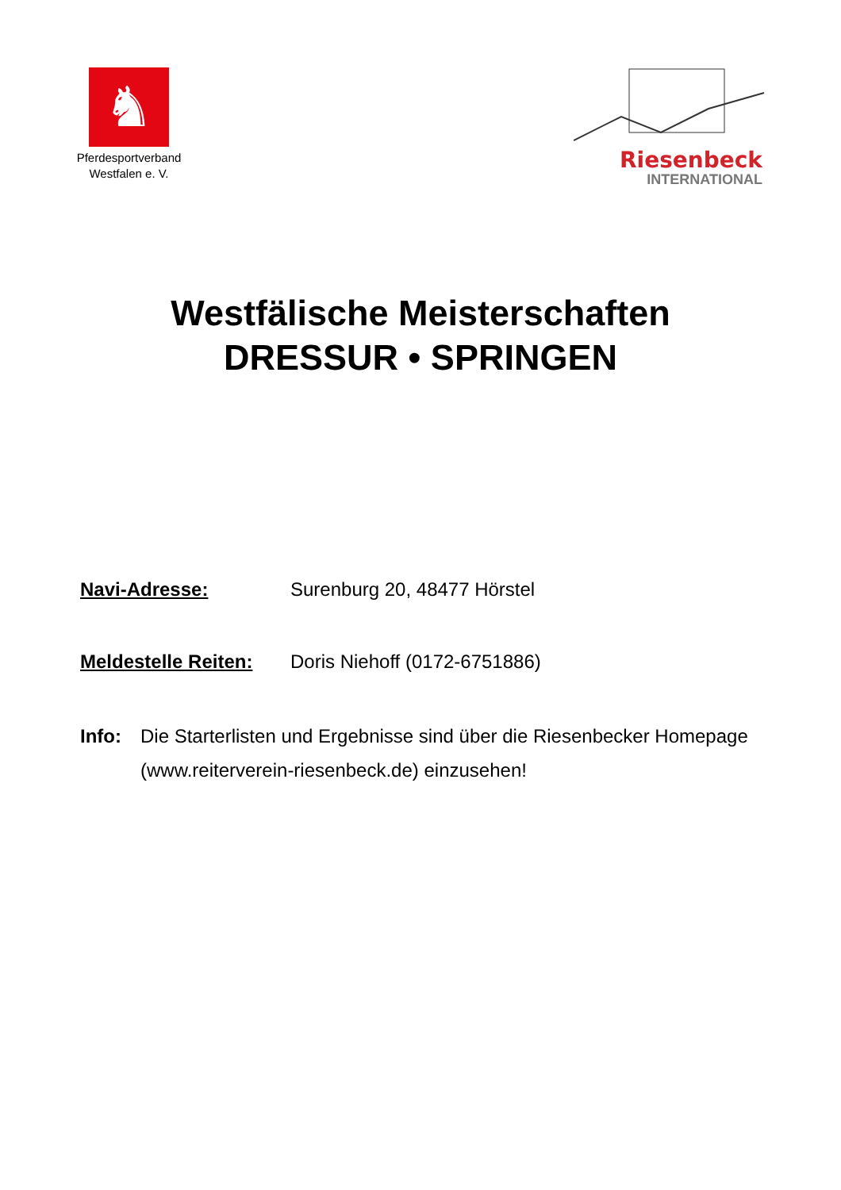♞
Pferdesportverband
Westfalen e. V.
Riesenbeck
INTERNATIONAL
Westfälische Meisterschaften
DRESSUR • SPRINGEN
Navi-Adresse: Surenburg 20, 48477 Hörstel
Meldestelle Reiten:
Doris Niehoff (0172-6751886)
Info: Die Starterlisten und Ergebnisse sind über die Riesenbecker Homepage (www.reiterverein-riesenbeck.de) einzusehen!